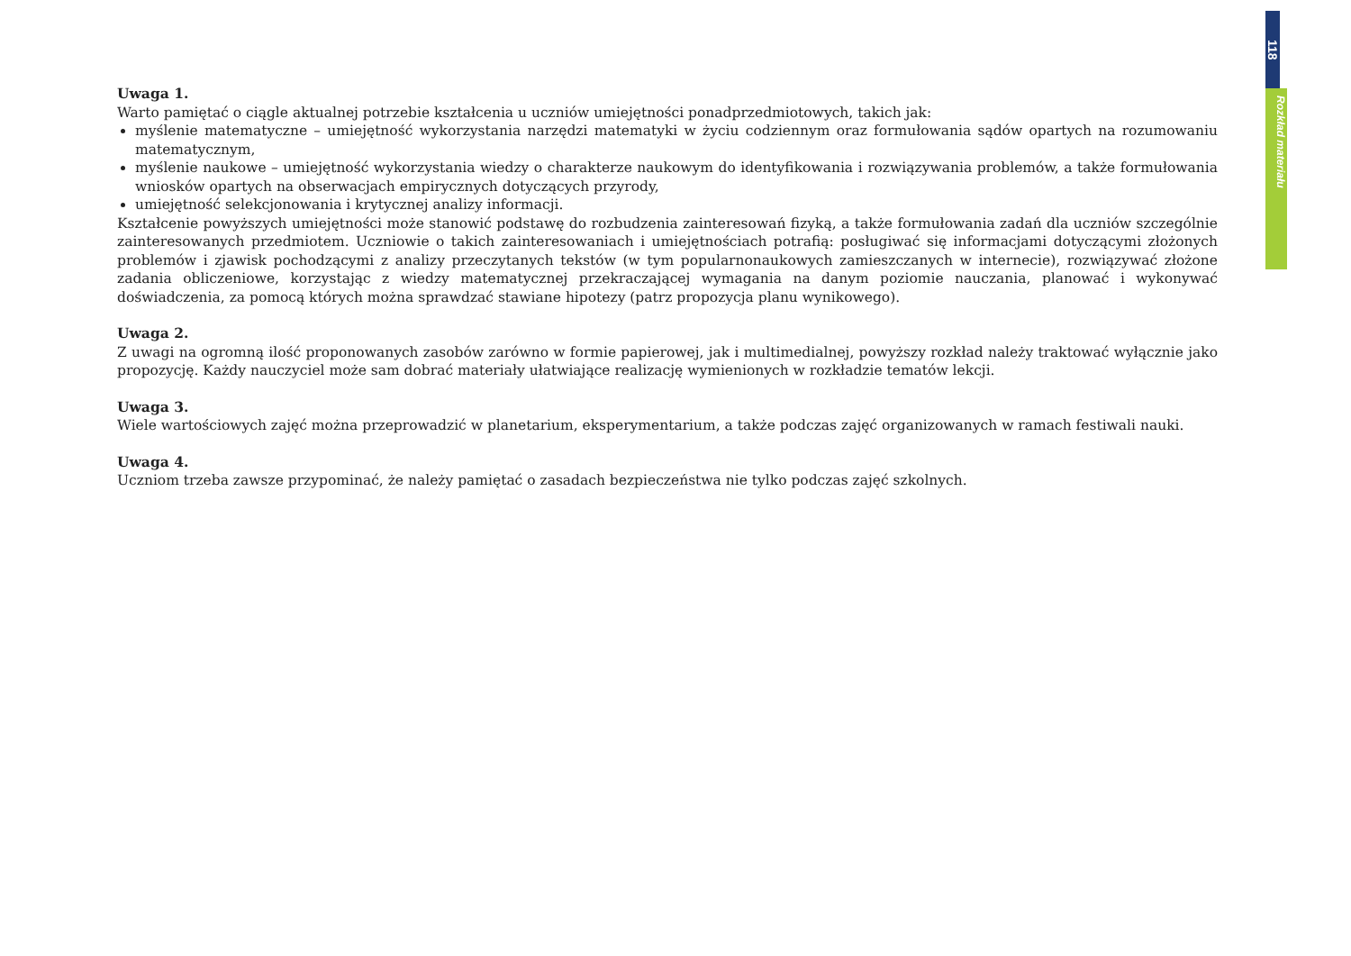118
Rozkład materiału
Uwaga 1.
Warto pamiętać o ciągle aktualnej potrzebie kształcenia u uczniów umiejętności ponadprzedmiotowych, takich jak:
myślenie matematyczne – umiejętność wykorzystania narzędzi matematyki w życiu codziennym oraz formułowania sądów opartych na rozumowaniu matematycznym,
myślenie naukowe – umiejętność wykorzystania wiedzy o charakterze naukowym do identyfikowania i rozwiązywania problemów, a także formułowania wniosków opartych na obserwacjach empirycznych dotyczących przyrody,
umiejętność selekcjonowania i krytycznej analizy informacji.
Kształcenie powyższych umiejętności może stanowić podstawę do rozbudzenia zainteresowań fizyką, a także formułowania zadań dla uczniów szczególnie zainteresowanych przedmiotem. Uczniowie o takich zainteresowaniach i umiejętnościach potrafią: posługiwać się informacjami dotyczącymi złożonych problemów i zjawisk pochodzącymi z analizy przeczytanych tekstów (w tym popularnonaukowych zamieszczanych w internecie), rozwiązywać złożone zadania obliczeniowe, korzystając z wiedzy matematycznej przekraczającej wymagania na danym poziomie nauczania, planować i wykonywać doświadczenia, za pomocą których można sprawdzać stawiane hipotezy (patrz propozycja planu wynikowego).
Uwaga 2.
Z uwagi na ogromną ilość proponowanych zasobów zarówno w formie papierowej, jak i multimedialnej, powyższy rozkład należy traktować wyłącznie jako propozycję. Każdy nauczyciel może sam dobrać materiały ułatwiające realizację wymienionych w rozkładzie tematów lekcji.
Uwaga 3.
Wiele wartościowych zajęć można przeprowadzić w planetarium, eksperymentarium, a także podczas zajęć organizowanych w ramach festiwali nauki.
Uwaga 4.
Uczniom trzeba zawsze przypominać, że należy pamiętać o zasadach bezpieczeństwa nie tylko podczas zajęć szkolnych.